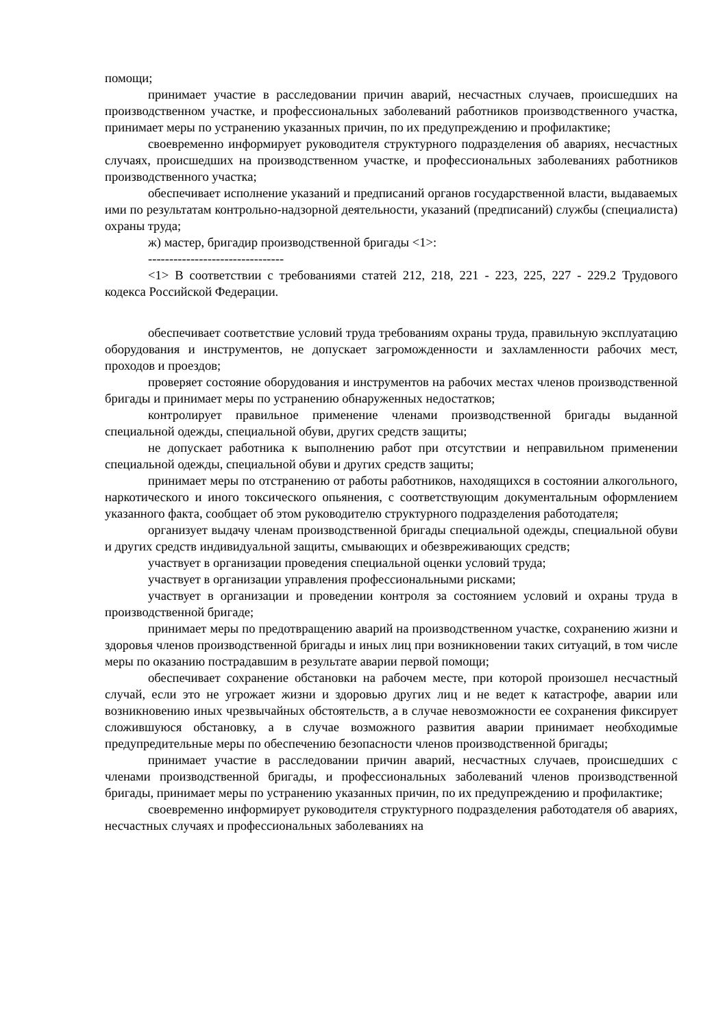помощи;
принимает участие в расследовании причин аварий, несчастных случаев, происшедших на производственном участке, и профессиональных заболеваний работников производственного участка, принимает меры по устранению указанных причин, по их предупреждению и профилактике;
своевременно информирует руководителя структурного подразделения об авариях, несчастных случаях, происшедших на производственном участке, и профессиональных заболеваниях работников производственного участка;
обеспечивает исполнение указаний и предписаний органов государственной власти, выдаваемых ими по результатам контрольно-надзорной деятельности, указаний (предписаний) службы (специалиста) охраны труда;
ж) мастер, бригадир производственной бригады <1>:
--------------------------------
<1> В соответствии с требованиями статей 212, 218, 221 - 223, 225, 227 - 229.2 Трудового кодекса Российской Федерации.
обеспечивает соответствие условий труда требованиям охраны труда, правильную эксплуатацию оборудования и инструментов, не допускает загроможденности и захламленности рабочих мест, проходов и проездов;
проверяет состояние оборудования и инструментов на рабочих местах членов производственной бригады и принимает меры по устранению обнаруженных недостатков;
контролирует правильное применение членами производственной бригады выданной специальной одежды, специальной обуви, других средств защиты;
не допускает работника к выполнению работ при отсутствии и неправильном применении специальной одежды, специальной обуви и других средств защиты;
принимает меры по отстранению от работы работников, находящихся в состоянии алкогольного, наркотического и иного токсического опьянения, с соответствующим документальным оформлением указанного факта, сообщает об этом руководителю структурного подразделения работодателя;
организует выдачу членам производственной бригады специальной одежды, специальной обуви и других средств индивидуальной защиты, смывающих и обезвреживающих средств;
участвует в организации проведения специальной оценки условий труда;
участвует в организации управления профессиональными рисками;
участвует в организации и проведении контроля за состоянием условий и охраны труда в производственной бригаде;
принимает меры по предотвращению аварий на производственном участке, сохранению жизни и здоровья членов производственной бригады и иных лиц при возникновении таких ситуаций, в том числе меры по оказанию пострадавшим в результате аварии первой помощи;
обеспечивает сохранение обстановки на рабочем месте, при которой произошел несчастный случай, если это не угрожает жизни и здоровью других лиц и не ведет к катастрофе, аварии или возникновению иных чрезвычайных обстоятельств, а в случае невозможности ее сохранения фиксирует сложившуюся обстановку, а в случае возможного развития аварии принимает необходимые предупредительные меры по обеспечению безопасности членов производственной бригады;
принимает участие в расследовании причин аварий, несчастных случаев, происшедших с членами производственной бригады, и профессиональных заболеваний членов производственной бригады, принимает меры по устранению указанных причин, по их предупреждению и профилактике;
своевременно информирует руководителя структурного подразделения работодателя об авариях, несчастных случаях и профессиональных заболеваниях на